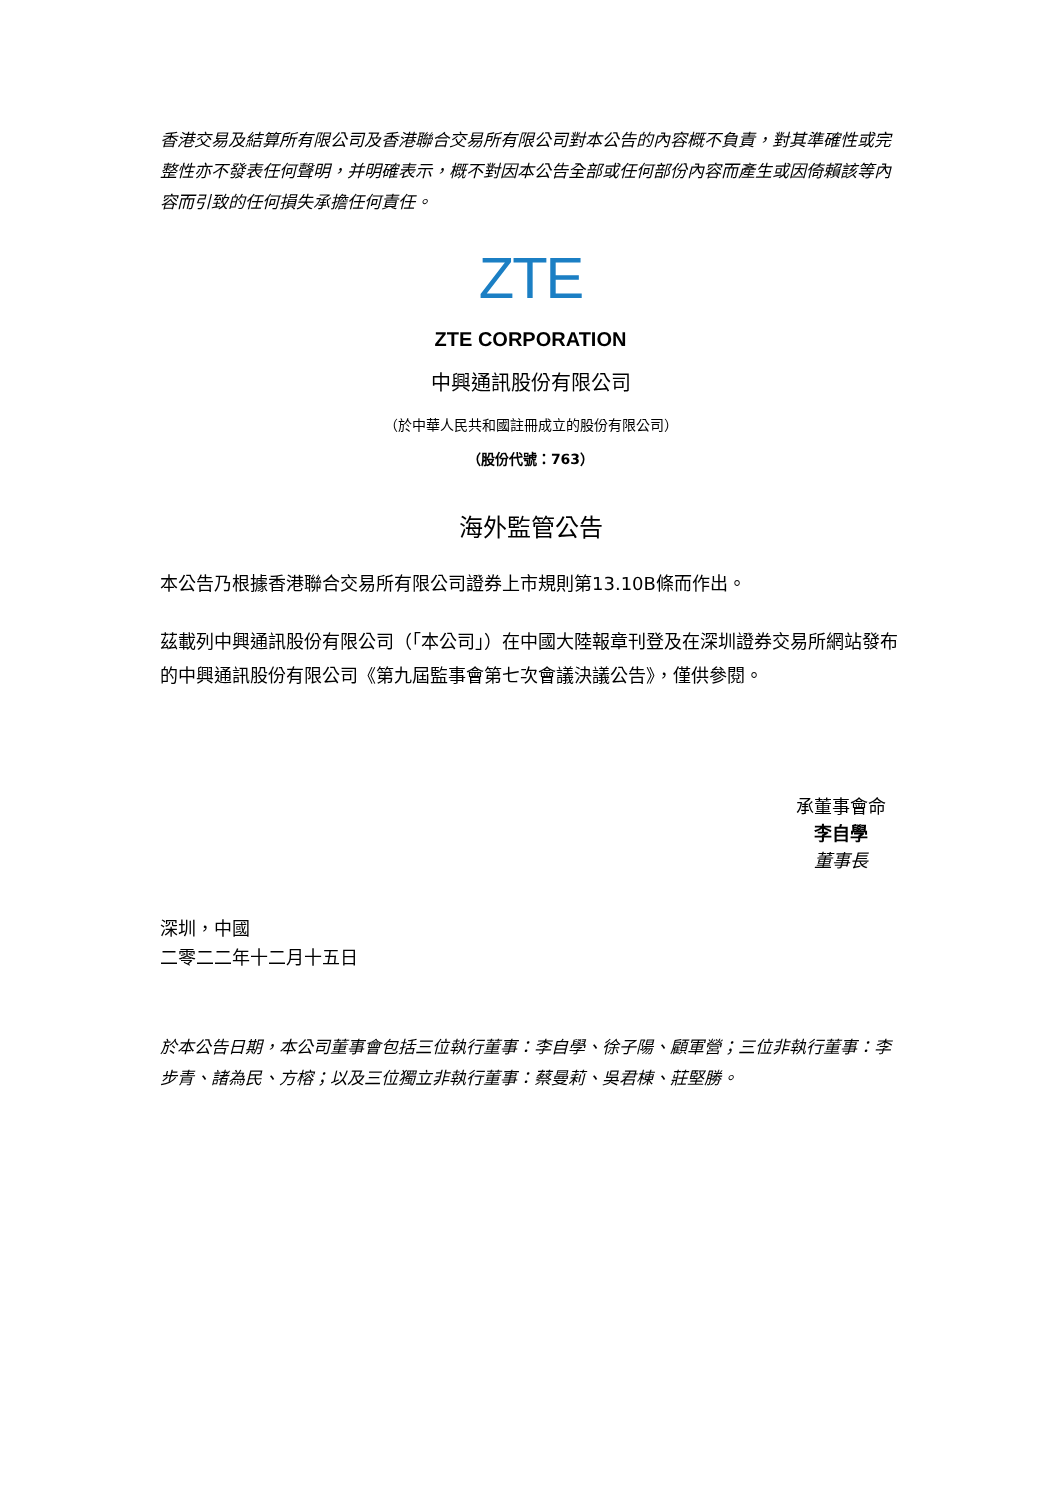香港交易及結算所有限公司及香港聯合交易所有限公司對本公告的內容概不負責，對其準確性或完整性亦不發表任何聲明，并明確表示，概不對因本公告全部或任何部份內容而產生或因倚賴該等內容而引致的任何損失承擔任何責任。
ZTE
ZTE CORPORATION
中興通訊股份有限公司
（於中華人民共和國註冊成立的股份有限公司）
（股份代號：763）
海外監管公告
本公告乃根據香港聯合交易所有限公司證券上市規則第13.10B條而作出。
茲載列中興通訊股份有限公司（「本公司」）在中國大陸報章刊登及在深圳證券交易所網站發布的中興通訊股份有限公司《第九屆監事會第七次會議決議公告》，僅供參閱。
承董事會命
李自學
董事長
深圳，中國
二零二二年十二月十五日
於本公告日期，本公司董事會包括三位執行董事：李自學、徐子陽、顧軍營；三位非執行董事：李步青、諸為民、方榕；以及三位獨立非執行董事：蔡曼莉、吳君棟、莊堅勝。